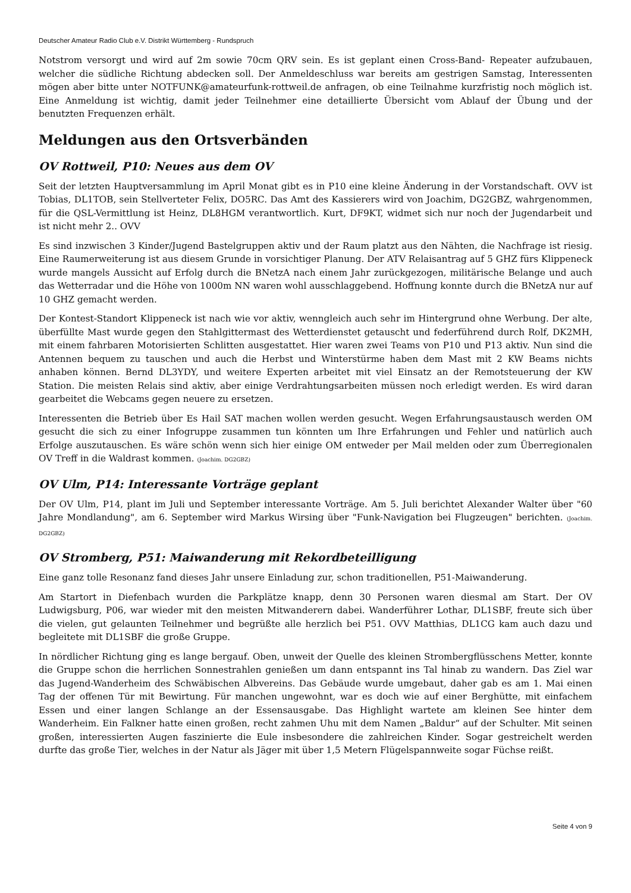Deutscher Amateur Radio Club e.V. Distrikt Württemberg - Rundspruch
Notstrom versorgt und wird auf 2m sowie 70cm QRV sein. Es ist geplant einen Cross-Band- Repeater aufzubauen, welcher die südliche Richtung abdecken soll. Der Anmeldeschluss war bereits am gestrigen Samstag, Interessenten mögen aber bitte unter NOTFUNK@amateurfunk-rottweil.de anfragen, ob eine Teilnahme kurzfristig noch möglich ist. Eine Anmeldung ist wichtig, damit jeder Teilnehmer eine detaillierte Übersicht vom Ablauf der Übung und der benutzten Frequenzen erhält.
Meldungen aus den Ortsverbänden
OV Rottweil, P10: Neues aus dem OV
Seit der letzten Hauptversammlung im April Monat gibt es in P10 eine kleine Änderung in der Vorstandschaft. OVV ist Tobias, DL1TOB, sein Stellverteter Felix, DO5RC. Das Amt des Kassierers wird von Joachim, DG2GBZ, wahrgenommen, für die QSL-Vermittlung ist Heinz, DL8HGM verantwortlich. Kurt, DF9KT, widmet sich nur noch der Jugendarbeit und ist nicht mehr 2.. OVV
Es sind inzwischen 3 Kinder/Jugend Bastelgruppen aktiv und der Raum platzt aus den Nähten, die Nachfrage ist riesig. Eine Raumerweiterung ist aus diesem Grunde in vorsichtiger Planung. Der ATV Relaisantrag auf 5 GHZ fürs Klippeneck wurde mangels Aussicht auf Erfolg durch die BNetzA nach einem Jahr zurückgezogen, militärische Belange und auch das Wetterradar und die Höhe von 1000m NN waren wohl ausschlaggebend. Hoffnung konnte durch die BNetzA nur auf 10 GHZ gemacht werden.
Der Kontest-Standort Klippeneck ist nach wie vor aktiv, wenngleich auch sehr im Hintergrund ohne Werbung. Der alte, überfüllte Mast wurde gegen den Stahlgittermast des Wetterdienstet getauscht und federführend durch Rolf, DK2MH, mit einem fahrbaren Motorisierten Schlitten ausgestattet. Hier waren zwei Teams von P10 und P13 aktiv. Nun sind die Antennen bequem zu tauschen und auch die Herbst und Winterstürme haben dem Mast mit 2 KW Beams nichts anhaben können. Bernd DL3YDY, und weitere Experten arbeitet mit viel Einsatz an der Remotsteuerung der KW Station. Die meisten Relais sind aktiv, aber einige Verdrahtungsarbeiten müssen noch erledigt werden. Es wird daran gearbeitet die Webcams gegen neuere zu ersetzen.
Interessenten die Betrieb über Es Hail SAT machen wollen werden gesucht. Wegen Erfahrungsaustausch werden OM gesucht die sich zu einer Infogruppe zusammen tun könnten um Ihre Erfahrungen und Fehler und natürlich auch Erfolge auszutauschen. Es wäre schön wenn sich hier einige OM entweder per Mail melden oder zum Überregionalen OV Treff in die Waldrast kommen. (Joachim. DG2GBZ)
OV Ulm, P14: Interessante Vorträge geplant
Der OV Ulm, P14, plant im Juli und September interessante Vorträge. Am 5. Juli berichtet Alexander Walter über "60 Jahre Mondlandung", am 6. September wird Markus Wirsing über "Funk-Navigation bei Flugzeugen" berichten. (Joachim. DG2GBZ)
OV Stromberg, P51: Maiwanderung mit Rekordbeteilligung
Eine ganz tolle Resonanz fand dieses Jahr unsere Einladung zur, schon traditionellen, P51-Maiwanderung.
Am Startort in Diefenbach wurden die Parkplätze knapp, denn 30 Personen waren diesmal am Start. Der OV Ludwigsburg, P06, war wieder mit den meisten Mitwanderern dabei. Wanderführer Lothar, DL1SBF, freute sich über die vielen, gut gelaunten Teilnehmer und begrüßte alle herzlich bei P51. OVV Matthias, DL1CG kam auch dazu und begleitete mit DL1SBF die große Gruppe.
In nördlicher Richtung ging es lange bergauf. Oben, unweit der Quelle des kleinen Strombergflüsschens Metter, konnte die Gruppe schon die herrlichen Sonnestrahlen genießen um dann entspannt ins Tal hinab zu wandern. Das Ziel war das Jugend-Wanderheim des Schwäbischen Albvereins. Das Gebäude wurde umgebaut, daher gab es am 1. Mai einen Tag der offenen Tür mit Bewirtung. Für manchen ungewohnt, war es doch wie auf einer Berghütte, mit einfachem Essen und einer langen Schlange an der Essensausgabe. Das Highlight wartete am kleinen See hinter dem Wanderheim. Ein Falkner hatte einen großen, recht zahmen Uhu mit dem Namen „Baldur“ auf der Schulter. Mit seinen großen, interessierten Augen faszinierte die Eule insbesondere die zahlreichen Kinder. Sogar gestreichelt werden durfte das große Tier, welches in der Natur als Jäger mit über 1,5 Metern Flügelspannweite sogar Füchse reißt.
Seite 4 von 9